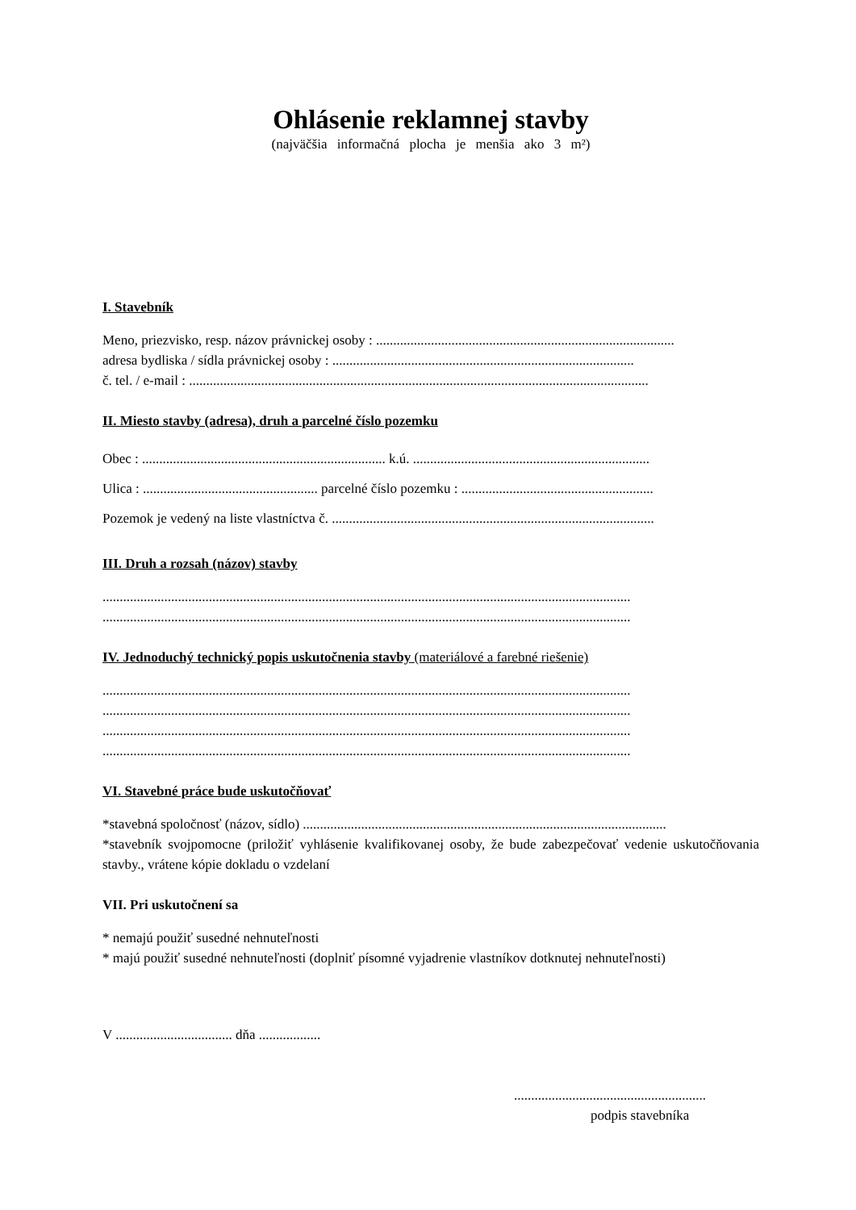Ohlásenie reklamnej stavby
(najväčšia informačná plocha je menšia ako 3 m²)
I. Stavebník
Meno, priezvisko, resp. názov právnickej osoby : .......................................................................................
adresa bydliska / sídla právnickej osoby : ........................................................................................
č. tel. / e-mail : ......................................................................................................................................
II. Miesto stavby (adresa), druh a parcelné číslo pozemku
Obec : ....................................................................... k.ú. .....................................................................
Ulica : ................................................... parcelné číslo pozemku : ........................................................
Pozemok je vedený na liste vlastníctva č. ..............................................................................................
III. Druh a rozsah (názov) stavby
..........................................................................................................................................................
..........................................................................................................................................................
IV. Jednoduchý technický popis uskutočnenia stavby (materiálové a farebné riešenie)
..........................................................................................................................................................
..........................................................................................................................................................
..........................................................................................................................................................
..........................................................................................................................................................
VI. Stavebné práce bude uskutočňovať
*stavebná spoločnosť (názov, sídlo) ..........................................................................................................
*stavebník svojpomocne (priložiť vyhlásenie kvalifikovanej osoby, že bude zabezpečovať vedenie uskutočňovania stavby., vrátene kópie dokladu o vzdelaní
VII. Pri uskutočnení sa
* nemajú použiť susedné nehnuteľnosti
* majú použiť susedné nehnuteľnosti (doplniť písomné vyjadrenie vlastníkov dotknutej nehnuteľnosti)
V .................................. dňa ..................
........................................................
podpis stavebníka